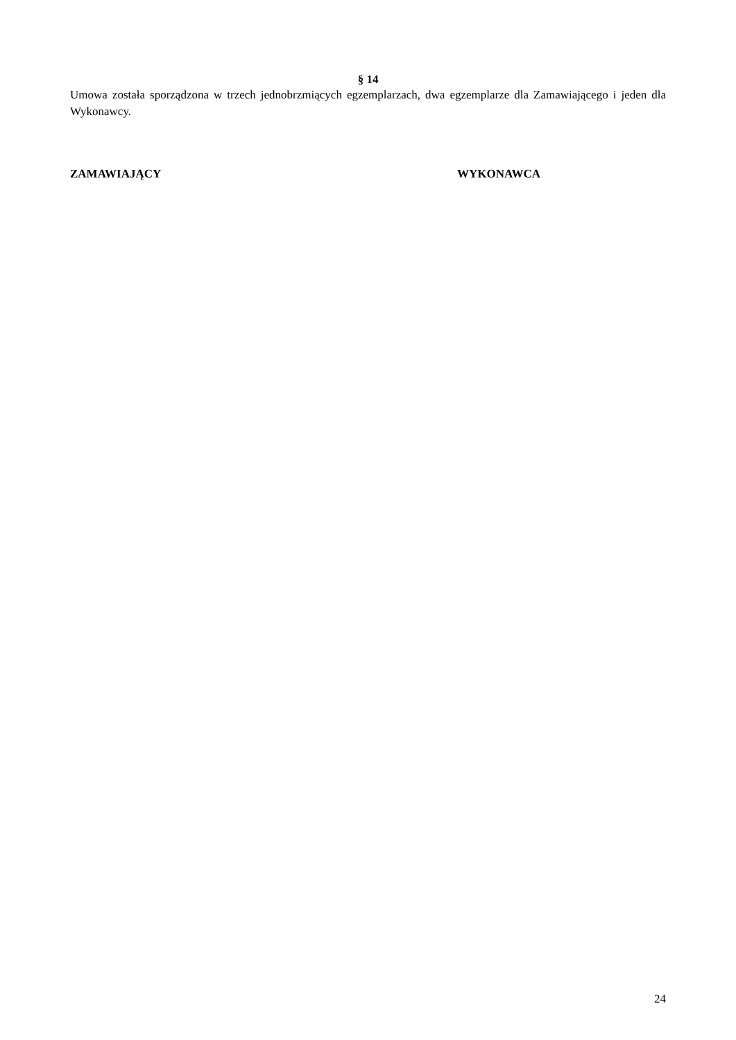§ 14
Umowa została sporządzona w trzech jednobrzmiących egzemplarzach, dwa egzemplarze dla Zamawiającego i jeden dla Wykonawcy.
ZAMAWIAJĄCY WYKONAWCA
24